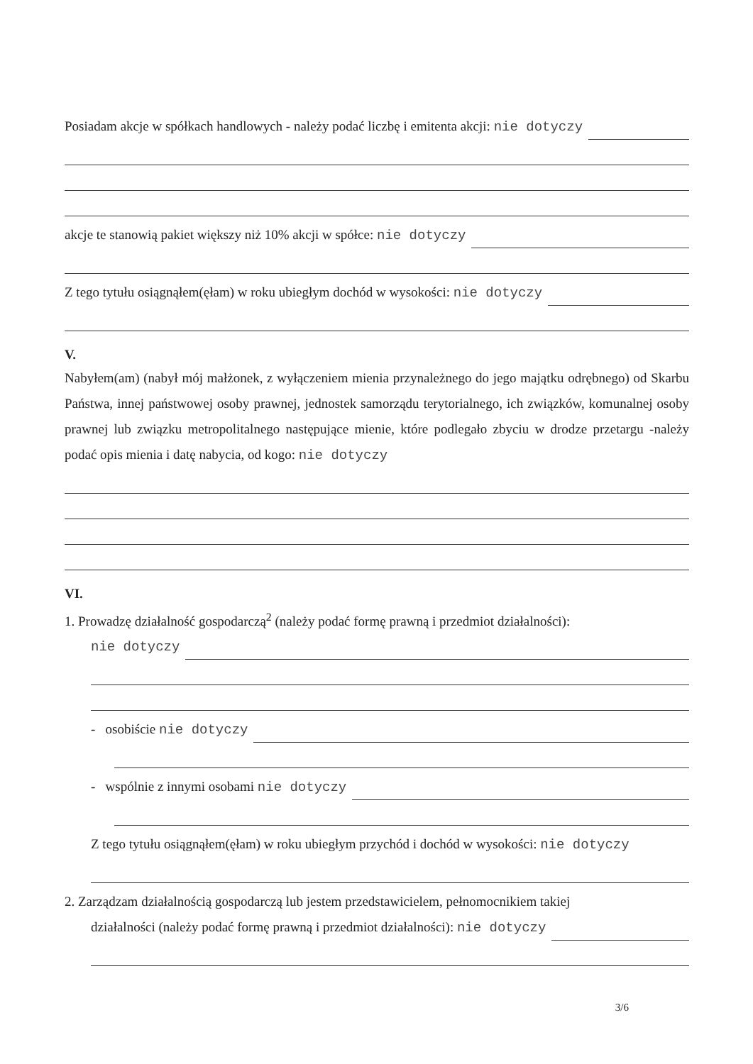Posiadam akcje w spółkach handlowych - należy podać liczbę i emitenta akcji: nie dotyczy
akcje te stanowią pakiet większy niż 10% akcji w spółce: nie dotyczy
Z tego tytułu osiągnąłem(ęłam) w roku ubiegłym dochód w wysokości: nie dotyczy
V.
Nabyłem(am) (nabył mój małżonek, z wyłączeniem mienia przynależnego do jego majątku odrębnego) od Skarbu Państwa, innej państwowej osoby prawnej, jednostek samorządu terytorialnego, ich związków, komunalnej osoby prawnej lub związku metropolitalnego następujące mienie, które podlegało zbyciu w drodze przetargu -należy podać opis mienia i datę nabycia, od kogo: nie dotyczy
VI.
1. Prowadzę działalność gospodarczą<sup>2</sup> (należy podać formę prawną i przedmiot działalności):
nie dotyczy
- osobiście nie dotyczy
- wspólnie z innymi osobami nie dotyczy
Z tego tytułu osiągnąłem(ęłam) w roku ubiegłym przychód i dochód w wysokości: nie dotyczy
2. Zarządzam działalnością gospodarczą lub jestem przedstawicielem, pełnomocnikiem takiej
działalności (należy podać formę prawną i przedmiot działalności): nie dotyczy
3/6